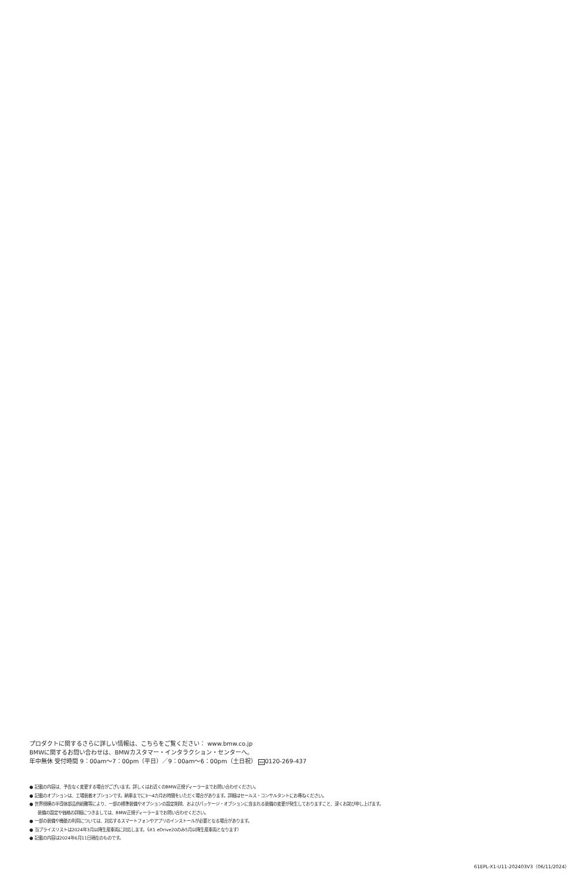プロダクトに関するさらに詳しい情報は、こちらをご覧ください： www.bmw.co.jp
BMWに関するお問い合わせは、BMWカスタマー・インタラクション・センターへ。
年中無休 受付時間 9：00am〜7：00pm（平日）／9：00am〜6：00pm（土日祝） oo0120-269-437
● 記載の内容は、予告なく変更する場合がございます。詳しくはお近くのBMW正規ディーラーまでお問い合わせください。
● 記載のオプションは、工場装着オプションです。納車までに3〜4カ月お時間をいただく場合があります。詳細はセールス・コンサルタントにお尋ねください。
● 世界規模の半導体部品供給難等により、一部の標準装備やオプションの設定削除、およびパッケージ・オプションに含まれる装備の変更が発生しておりますこと、深くお詫び申し上げます。
装備の設定や価格の詳細につきましては、BMW正規ディーラーまでお問い合わせください。
● 一部の装備や機能の利用については、対応するスマートフォンやアプリのインストールが必要となる場合があります。
● 当プライスリストは2024年3月以降生産車両に対応します。（iX1 eDrive20のみ5月以降生産車両となります）
● 記載の内容は2024年6月11日現在のものです。
61EPL-X1-U11-202403V3（06/11/2024）